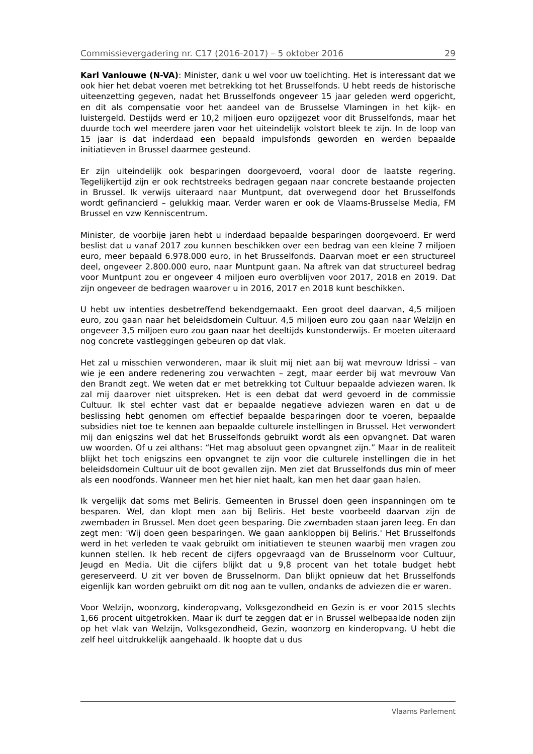Commissievergadering nr. C17 (2016-2017) – 5 oktober 2016 29
Karl Vanlouwe (N-VA): Minister, dank u wel voor uw toelichting. Het is interessant dat we ook hier het debat voeren met betrekking tot het Brusselfonds. U hebt reeds de historische uiteenzetting gegeven, nadat het Brusselfonds ongeveer 15 jaar geleden werd opgericht, en dit als compensatie voor het aandeel van de Brusselse Vlamingen in het kijk- en luistergeld. Destijds werd er 10,2 miljoen euro opzijgezet voor dit Brusselfonds, maar het duurde toch wel meerdere jaren voor het uiteindelijk volstort bleek te zijn. In de loop van 15 jaar is dat inderdaad een bepaald impulsfonds geworden en werden bepaalde initiatieven in Brussel daarmee gesteund.
Er zijn uiteindelijk ook besparingen doorgevoerd, vooral door de laatste regering. Tegelijkertijd zijn er ook rechtstreeks bedragen gegaan naar concrete bestaande projecten in Brussel. Ik verwijs uiteraard naar Muntpunt, dat overwegend door het Brusselfonds wordt gefinancierd – gelukkig maar. Verder waren er ook de Vlaams-Brusselse Media, FM Brussel en vzw Kenniscentrum.
Minister, de voorbije jaren hebt u inderdaad bepaalde besparingen doorgevoerd. Er werd beslist dat u vanaf 2017 zou kunnen beschikken over een bedrag van een kleine 7 miljoen euro, meer bepaald 6.978.000 euro, in het Brusselfonds. Daarvan moet er een structureel deel, ongeveer 2.800.000 euro, naar Muntpunt gaan. Na aftrek van dat structureel bedrag voor Muntpunt zou er ongeveer 4 miljoen euro overblijven voor 2017, 2018 en 2019. Dat zijn ongeveer de bedragen waarover u in 2016, 2017 en 2018 kunt beschikken.
U hebt uw intenties desbetreffend bekendgemaakt. Een groot deel daarvan, 4,5 miljoen euro, zou gaan naar het beleidsdomein Cultuur. 4,5 miljoen euro zou gaan naar Welzijn en ongeveer 3,5 miljoen euro zou gaan naar het deeltijds kunstonderwijs. Er moeten uiteraard nog concrete vastleggingen gebeuren op dat vlak.
Het zal u misschien verwonderen, maar ik sluit mij niet aan bij wat mevrouw Idrissi – van wie je een andere redenering zou verwachten – zegt, maar eerder bij wat mevrouw Van den Brandt zegt. We weten dat er met betrekking tot Cultuur bepaalde adviezen waren. Ik zal mij daarover niet uitspreken. Het is een debat dat werd gevoerd in de commissie Cultuur. Ik stel echter vast dat er bepaalde negatieve adviezen waren en dat u de beslissing hebt genomen om effectief bepaalde besparingen door te voeren, bepaalde subsidies niet toe te kennen aan bepaalde culturele instellingen in Brussel. Het verwondert mij dan enigszins wel dat het Brusselfonds gebruikt wordt als een opvangnet. Dat waren uw woorden. Of u zei althans: “Het mag absoluut geen opvangnet zijn.” Maar in de realiteit blijkt het toch enigszins een opvangnet te zijn voor die culturele instellingen die in het beleidsdomein Cultuur uit de boot gevallen zijn. Men ziet dat Brusselfonds dus min of meer als een noodfonds. Wanneer men het hier niet haalt, kan men het daar gaan halen.
Ik vergelijk dat soms met Beliris. Gemeenten in Brussel doen geen inspanningen om te besparen. Wel, dan klopt men aan bij Beliris. Het beste voorbeeld daarvan zijn de zwembaden in Brussel. Men doet geen besparing. Die zwembaden staan jaren leeg. En dan zegt men: 'Wij doen geen besparingen. We gaan aankloppen bij Beliris.' Het Brusselfonds werd in het verleden te vaak gebruikt om initiatieven te steunen waarbij men vragen zou kunnen stellen. Ik heb recent de cijfers opgevraagd van de Brusselnorm voor Cultuur, Jeugd en Media. Uit die cijfers blijkt dat u 9,8 procent van het totale budget hebt gereserveerd. U zit ver boven de Brusselnorm. Dan blijkt opnieuw dat het Brusselfonds eigenlijk kan worden gebruikt om dit nog aan te vullen, ondanks de adviezen die er waren.
Voor Welzijn, woonzorg, kinderopvang, Volksgezondheid en Gezin is er voor 2015 slechts 1,66 procent uitgetrokken. Maar ik durf te zeggen dat er in Brussel welbepaalde noden zijn op het vlak van Welzijn, Volksgezondheid, Gezin, woonzorg en kinderopvang. U hebt die zelf heel uitdrukkelijk aangehaald. Ik hoopte dat u dus
Vlaams Parlement